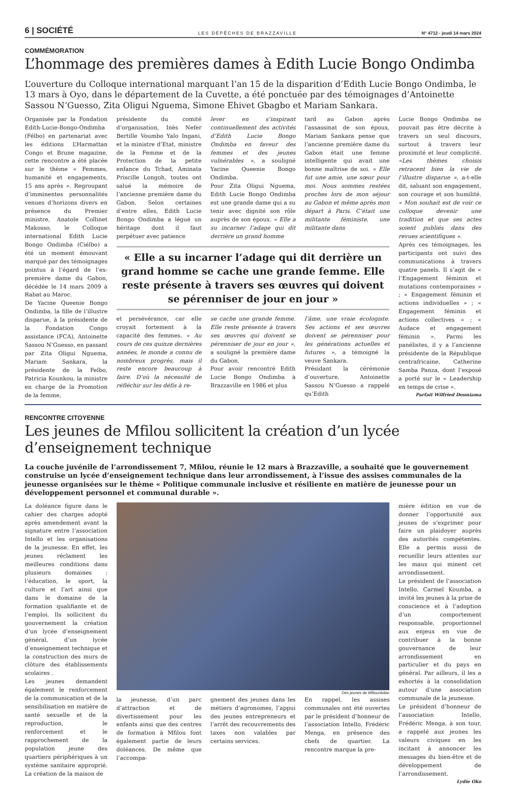6 | SOCIÉTÉ LES DÉPÊCHES DE BRAZZAVILLE N° 4712 - jeudi 14 mars 2024
COMMÉMORATION
L’hommage des premières dames à Edith Lucie Bongo Ondimba
L’ouverture du Colloque international marquant l’an 15 de la disparition d’Edith Lucie Bongo Ondimba, le 13 mars à Oyo, dans le département de la Cuvette, a été ponctuée par des témoignages d’Antoinette Sassou N’Guesso, Zita Oligui Nguema, Simone Ehivet Gbagbo et Mariam Sankara.
Organisée par la Fondation Edith-Lucie-Bongo-Ondimba (Félbo) en partenariat avec les éditions L’Harmattan Congo et Brune magazine, cette rencontre a été placée sur le thème « Femmes, humanité et engagements, 15 ans après ». Regroupant d’imminentes personnalités venues d’horizons divers en présence du Premier ministre, Anatole Collinet Makosso, le Colloque international Edith Lucie Bongo Ondimba (Ciélbo) a été un moment émouvant marqué par des témoignages pointus à l’égard de l’ex-première dame du Gabon, décédée le 14 mars 2009 à Rabat au Maroc.
De Yacine Queenie Bongo Ondimba, la fille de l’illustre disparue, à la présidente de la Fondation Congo assistance (FCA), Antoinette Sassou N’Guesso, en passant par Zita Oligui Nguema, Mariam Sankara, la présidente de la Felbo, Patricia Kounkou, la ministre en charge de la Promotion de la femme,
présidente du comité d’organisation, Inès Nefer Bertille Voumbo Yalo Ingani, et la ministre d’Etat, ministre de la Femme et de la Protection de la petite enfance du Tchad, Aminata Priscille Longoh, toutes ont salué la mémoire de l’ancienne première dame du Gabon. Selon certaines d’entre elles, Edith Lucie Bongo Ondimba a légué un héritage dont il faut perpétuer avec patience
lever en s’inspirant continuellement des activités d’Edith Lucie Bongo Ondimba en faveur des femmes et des jeunes vulnérables », a souligné Yacine Queenie Bongo Ondimba.
Pour Zita Oligui Nguema, Edith Lucie Bongo Ondimba est une grande dame qui a su tenir avec dignité son rôle auprès de son époux. « Elle a su incarner l’adage qui dit derrière un grand homme
tard au Gabon après l’assassinat de son époux, Mariam Sankara pense que l’ancienne première dame du Gabon était une femme intelligente qui avait une bonne maîtrise de soi. « Elle fut une amie, une sœur pour moi. Nous sommes restées proches lors de mon séjour au Gabon et même après mon départ à Paris. C’était une militante féministe, une militante dans
« Elle a su incarner l’adage qui dit derrière un grand homme se cache une grande femme. Elle reste présente à travers ses œuvres qui doivent se pérenniser de jour en jour »
et persévérance, car elle croyait fortement à la capacité des femmes. « Au cours de ces quinze dernières années, le monde a connu de nombreux progrès, mais il reste encore beaucoup à faire. D’où la nécessité de réfléchir sur les défis à re-
se cache une grande femme. Elle reste présente à travers ses œuvres qui doivent se pérenniser de jour en jour », a souligné la première dame du Gabon.
Pour avoir rencontré Edith Lucie Bongo Ondimba à Brazzaville en 1986 et plus
l’âme, une vraie écologiste. Ses actions et ses œuvres doivent se pérenniser pour les générations actuelles et futures », a témoigné la veuve Sankara.
Présidant la cérémonie d’ouverture, Antoinette Sassou N’Guesso a rappelé qu’Edith
Lucie Bongo Ondimba ne pouvait pas être décrite à travers un seul discours, surtout à travers leur proximité et leur complicité. «Les thèmes choisis retracent bien la vie de l’illustre disparue », a-t-elle dit, saluant son engagement, son courage et son humilité. « Mon souhait est de voir ce colloque devenir une tradition et que ses actes soient publiés dans des revues scientifiques ».
Après ces témoignages, les participants ont suivi des communications à travers quatre panels. Il s’agit de « l’Engagement féminin et mutations contemporaines » ; « Engagement féminin et actions individuelles » ; « Engagement féminin et actions collectives » ; « Audace et engagement féminin ». Parmi les panélistes, il y a l’ancienne présidente de la République centrafricaine, Catherine Samba Panza, dont l’exposé a porté sur le « Leadership en temps de crise ».
Parfait Wilfried Douniama
RENCONTRE CITOYENNE
Les jeunes de Mfilou sollicitent la création d’un lycée d’enseignement technique
La couche juvénile de l’arrondissement 7, Mfilou, réunie le 12 mars à Brazzaville, a souhaité que le gouvernement construise un lycée d’enseignement technique dans leur arrondissement, à l’issue des assises communales de la jeunesse organisées sur le thème « Politique communale inclusive et résiliente en matière de jeunesse pour un développement personnel et communal durable ».
La doléance figure dans le cahier des charges adopté après amendement avant la signature entre l’association Intello et les organisations de la jeunesse. En effet, les jeunes réclament les meilleures conditions dans plusieurs domaines : l’éducation, le sport, la culture et l’art ainsi que dans le domaine de la formation qualifiante et de l’emploi. Ils sollicitent du gouvernement la création d’un lycée d’enseignement général, d’un lycée d’enseignement technique et la construction des murs de clôture des établissements scolaires .
Les jeunes demandent également le renforcement de la communication et de la sensibilisation en matière de santé sexuelle et de la reproduction, le renforcement et le rapprochement de la population jeune des quartiers périphériques à un système sanitaire approprié. La création de la maison de
Des jeunes de Mfilou/Adiac
la jeunesse, d’un parc d’attraction et de divertissement pour les enfants ainsi que des centres de formation à Mfilou font également partie de leurs doléances. De même que l’accompa-
gnement des jeunes dans les métiers d’agronomes, l’appui des jeunes entrepreneurs et l’arrêt des recouvrements des taxes non valables par certains services.
En rappel, les assises communales ont été ouvertes par le président d’honneur de l’association Intello, Frédéric Menga, en présence des chefs de quartier. La rencontre marque la pre-
mière édition en vue de donner l’opportunité aux jeunes de s’exprimer pour faire un plaidoyer auprès des autorités compétentes. Elle a permis aussi de recueillir leurs attentes sur les maux qui minent cet arrondissement.
Le président de l’association Intello, Carmel Koumba, a invité les jeunes à la prise de conscience et à l’adoption d’un comportement responsable, proportionnel aux enjeux en vue de contribuer à la bonne gouvernance de leur arrondissement en particulier et du pays en général. Par ailleurs, il les a exhortés à la consolidation autour d’une association communale de la jeunesse.
Le président d’honneur de l’association Intello, Frédéric Menga, à son tour, a rappelé aux jeunes les valeurs civiques en les incitant à annoncer les messages du bien-être et de développement de l’arrondissement.
Lydie Oko